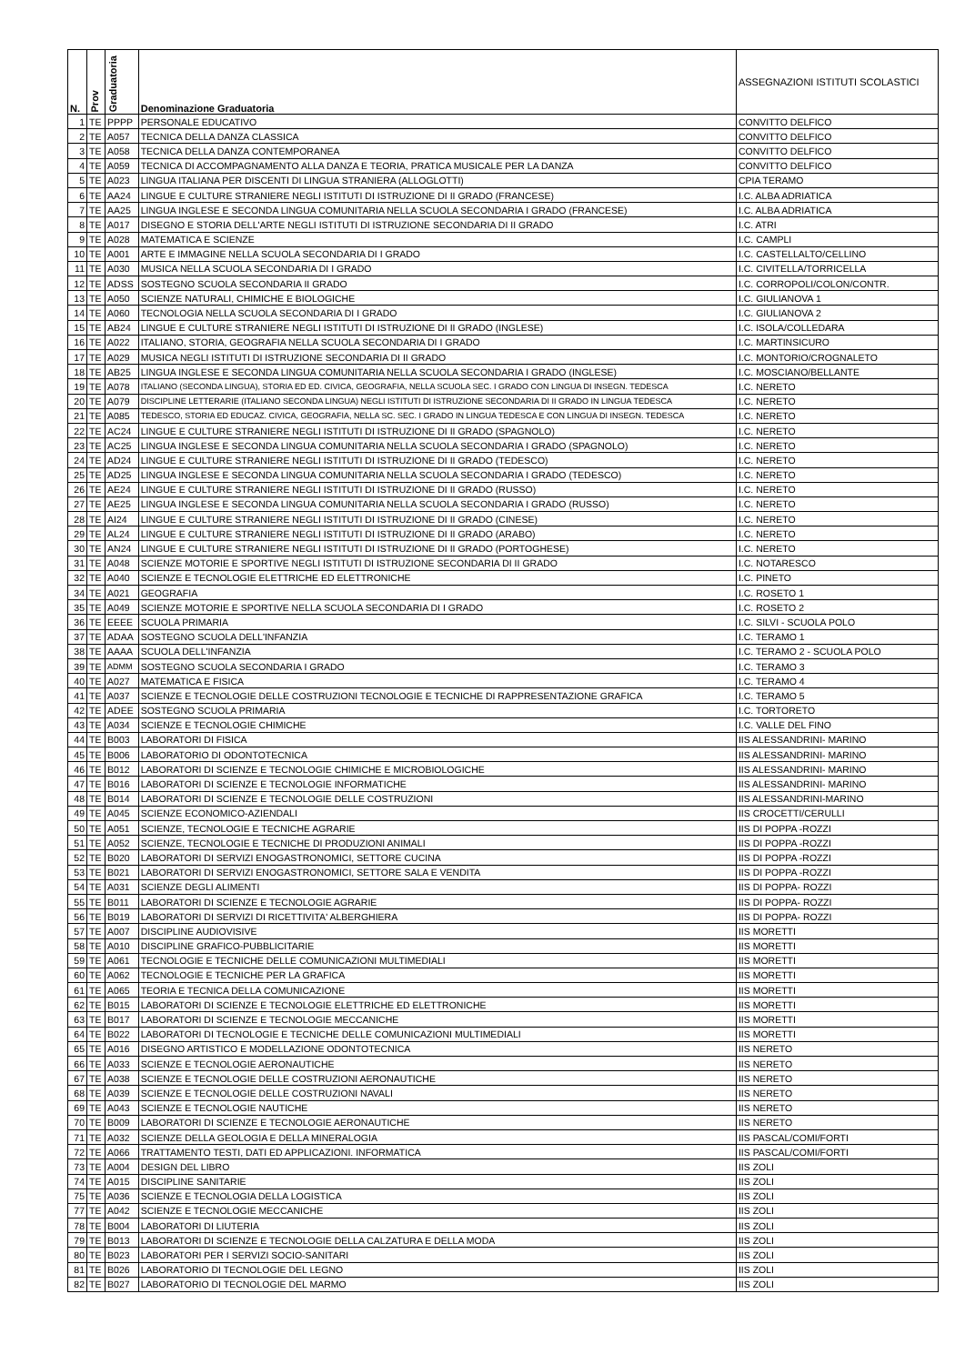| N. | Prov | Graduatoria | Denominazione Graduatoria | ASSEGNAZIONI ISTITUTI SCOLASTICI |
| --- | --- | --- | --- | --- |
| 1 | TE | PPPP | PERSONALE EDUCATIVO | CONVITTO DELFICO |
| 2 | TE | A057 | TECNICA DELLA DANZA CLASSICA | CONVITTO DELFICO |
| 3 | TE | A058 | TECNICA DELLA DANZA CONTEMPORANEA | CONVITTO DELFICO |
| 4 | TE | A059 | TECNICA DI ACCOMPAGNAMENTO ALLA DANZA E TEORIA, PRATICA MUSICALE PER LA DANZA | CONVITTO DELFICO |
| 5 | TE | A023 | LINGUA ITALIANA PER DISCENTI DI LINGUA STRANIERA (ALLOGLOTTI) | CPIA TERAMO |
| 6 | TE | AA24 | LINGUE E CULTURE STRANIERE NEGLI ISTITUTI DI ISTRUZIONE DI II GRADO (FRANCESE) | I.C. ALBA ADRIATICA |
| 7 | TE | AA25 | LINGUA INGLESE E SECONDA LINGUA COMUNITARIA NELLA SCUOLA SECONDARIA I GRADO (FRANCESE) | I.C. ALBA ADRIATICA |
| 8 | TE | A017 | DISEGNO E STORIA DELL'ARTE NEGLI ISTITUTI DI ISTRUZIONE SECONDARIA DI II GRADO | I.C. ATRI |
| 9 | TE | A028 | MATEMATICA E SCIENZE | I.C. CAMPLI |
| 10 | TE | A001 | ARTE E IMMAGINE NELLA SCUOLA SECONDARIA DI I GRADO | I.C. CASTELLALTO/CELLINO |
| 11 | TE | A030 | MUSICA NELLA SCUOLA SECONDARIA DI I GRADO | I.C. CIVITELLA/TORRICELLA |
| 12 | TE | ADSS | SOSTEGNO SCUOLA SECONDARIA II GRADO | I.C. CORROPOLI/COLON/CONTR. |
| 13 | TE | A050 | SCIENZE NATURALI, CHIMICHE E BIOLOGICHE | I.C. GIULIANOVA 1 |
| 14 | TE | A060 | TECNOLOGIA NELLA SCUOLA SECONDARIA DI I GRADO | I.C. GIULIANOVA 2 |
| 15 | TE | AB24 | LINGUE E CULTURE STRANIERE NEGLI ISTITUTI DI ISTRUZIONE DI II GRADO (INGLESE) | I.C. ISOLA/COLLEDARA |
| 16 | TE | A022 | ITALIANO, STORIA, GEOGRAFIA NELLA SCUOLA SECONDARIA DI I GRADO | I.C. MARTINSICURO |
| 17 | TE | A029 | MUSICA NEGLI ISTITUTI DI ISTRUZIONE SECONDARIA DI II GRADO | I.C. MONTORIO/CROGNALETO |
| 18 | TE | AB25 | LINGUA INGLESE E SECONDA LINGUA COMUNITARIA NELLA SCUOLA SECONDARIA I GRADO (INGLESE) | I.C. MOSCIANO/BELLANTE |
| 19 | TE | A078 | ITALIANO (SECONDA LINGUA), STORIA ED ED. CIVICA, GEOGRAFIA, NELLA SCUOLA SEC. I GRADO CON LINGUA DI INSEGN. TEDESCA | I.C. NERETO |
| 20 | TE | A079 | DISCIPLINE LETTERARIE (ITALIANO SECONDA LINGUA) NEGLI ISTITUTI DI ISTRUZIONE SECONDARIA DI II GRADO IN LINGUA TEDESCA | I.C. NERETO |
| 21 | TE | A085 | TEDESCO, STORIA ED EDUCAZ. CIVICA, GEOGRAFIA, NELLA SC. SEC. I GRADO IN LINGUA TEDESCA E CON LINGUA DI INSEGN. TEDESCA | I.C. NERETO |
| 22 | TE | AC24 | LINGUE E CULTURE STRANIERE NEGLI ISTITUTI DI ISTRUZIONE DI II GRADO (SPAGNOLO) | I.C. NERETO |
| 23 | TE | AC25 | LINGUA INGLESE E SECONDA LINGUA COMUNITARIA NELLA SCUOLA SECONDARIA I GRADO (SPAGNOLO) | I.C. NERETO |
| 24 | TE | AD24 | LINGUE E CULTURE STRANIERE NEGLI ISTITUTI DI ISTRUZIONE DI II GRADO (TEDESCO) | I.C. NERETO |
| 25 | TE | AD25 | LINGUA INGLESE E SECONDA LINGUA COMUNITARIA NELLA SCUOLA SECONDARIA I GRADO (TEDESCO) | I.C. NERETO |
| 26 | TE | AE24 | LINGUE E CULTURE STRANIERE NEGLI ISTITUTI DI ISTRUZIONE DI II GRADO (RUSSO) | I.C. NERETO |
| 27 | TE | AE25 | LINGUA INGLESE E SECONDA LINGUA COMUNITARIA NELLA SCUOLA SECONDARIA I GRADO (RUSSO) | I.C. NERETO |
| 28 | TE | AI24 | LINGUE E CULTURE STRANIERE NEGLI ISTITUTI DI ISTRUZIONE DI II GRADO (CINESE) | I.C. NERETO |
| 29 | TE | AL24 | LINGUE E CULTURE STRANIERE NEGLI ISTITUTI DI ISTRUZIONE DI II GRADO (ARABO) | I.C. NERETO |
| 30 | TE | AN24 | LINGUE E CULTURE STRANIERE NEGLI ISTITUTI DI ISTRUZIONE DI II GRADO (PORTOGHESE) | I.C. NERETO |
| 31 | TE | A048 | SCIENZE MOTORIE E SPORTIVE NEGLI ISTITUTI DI ISTRUZIONE SECONDARIA DI II GRADO | I.C. NOTARESCO |
| 32 | TE | A040 | SCIENZE E TECNOLOGIE ELETTRICHE ED ELETTRONICHE | I.C. PINETO |
| 34 | TE | A021 | GEOGRAFIA | I.C. ROSETO 1 |
| 35 | TE | A049 | SCIENZE MOTORIE E SPORTIVE NELLA SCUOLA SECONDARIA DI I GRADO | I.C. ROSETO 2 |
| 36 | TE | EEEE | SCUOLA PRIMARIA | I.C. SILVI - SCUOLA POLO |
| 37 | TE | ADAA | SOSTEGNO SCUOLA DELL'INFANZIA | I.C. TERAMO 1 |
| 38 | TE | AAAA | SCUOLA DELL'INFANZIA | I.C. TERAMO 2 - SCUOLA POLO |
| 39 | TE | ADMM | SOSTEGNO SCUOLA SECONDARIA I GRADO | I.C. TERAMO 3 |
| 40 | TE | A027 | MATEMATICA E FISICA | I.C. TERAMO 4 |
| 41 | TE | A037 | SCIENZE E TECNOLOGIE DELLE COSTRUZIONI TECNOLOGIE E TECNICHE DI RAPPRESENTAZIONE GRAFICA | I.C. TERAMO 5 |
| 42 | TE | ADEE | SOSTEGNO SCUOLA PRIMARIA | I.C. TORTORETO |
| 43 | TE | A034 | SCIENZE E TECNOLOGIE CHIMICHE | I.C. VALLE DEL FINO |
| 44 | TE | B003 | LABORATORI DI FISICA | IIS ALESSANDRINI- MARINO |
| 45 | TE | B006 | LABORATORIO DI ODONTOTECNICA | IIS ALESSANDRINI- MARINO |
| 46 | TE | B012 | LABORATORI DI SCIENZE E TECNOLOGIE CHIMICHE E MICROBIOLOGICHE | IIS ALESSANDRINI- MARINO |
| 47 | TE | B016 | LABORATORI DI SCIENZE E TECNOLOGIE INFORMATICHE | IIS ALESSANDRINI- MARINO |
| 48 | TE | B014 | LABORATORI DI SCIENZE E TECNOLOGIE DELLE COSTRUZIONI | IIS ALESSANDRINI-MARINO |
| 49 | TE | A045 | SCIENZE ECONOMICO-AZIENDALI | IIS CROCETTI/CERULLI |
| 50 | TE | A051 | SCIENZE, TECNOLOGIE E TECNICHE AGRARIE | IIS DI POPPA -ROZZI |
| 51 | TE | A052 | SCIENZE, TECNOLOGIE E TECNICHE DI PRODUZIONI ANIMALI | IIS DI POPPA -ROZZI |
| 52 | TE | B020 | LABORATORI DI SERVIZI ENOGASTRONOMICI, SETTORE CUCINA | IIS DI POPPA -ROZZI |
| 53 | TE | B021 | LABORATORI DI SERVIZI ENOGASTRONOMICI, SETTORE SALA E VENDITA | IIS DI POPPA -ROZZI |
| 54 | TE | A031 | SCIENZE DEGLI ALIMENTI | IIS DI POPPA- ROZZI |
| 55 | TE | B011 | LABORATORI DI SCIENZE E TECNOLOGIE AGRARIE | IIS DI POPPA- ROZZI |
| 56 | TE | B019 | LABORATORI DI SERVIZI DI RICETTIVITA' ALBERGHIERA | IIS DI POPPA- ROZZI |
| 57 | TE | A007 | DISCIPLINE AUDIOVISIVE | IIS MORETTI |
| 58 | TE | A010 | DISCIPLINE GRAFICO-PUBBLICITARIE | IIS MORETTI |
| 59 | TE | A061 | TECNOLOGIE E TECNICHE DELLE COMUNICAZIONI MULTIMEDIALI | IIS MORETTI |
| 60 | TE | A062 | TECNOLOGIE E TECNICHE PER LA GRAFICA | IIS MORETTI |
| 61 | TE | A065 | TEORIA E TECNICA DELLA COMUNICAZIONE | IIS MORETTI |
| 62 | TE | B015 | LABORATORI DI SCIENZE E TECNOLOGIE ELETTRICHE ED ELETTRONICHE | IIS MORETTI |
| 63 | TE | B017 | LABORATORI DI SCIENZE E TECNOLOGIE MECCANICHE | IIS MORETTI |
| 64 | TE | B022 | LABORATORI DI TECNOLOGIE E TECNICHE DELLE COMUNICAZIONI MULTIMEDIALI | IIS MORETTI |
| 65 | TE | A016 | DISEGNO ARTISTICO E MODELLAZIONE ODONTOTECNICA | IIS NERETO |
| 66 | TE | A033 | SCIENZE E TECNOLOGIE AERONAUTICHE | IIS NERETO |
| 67 | TE | A038 | SCIENZE E TECNOLOGIE DELLE COSTRUZIONI AERONAUTICHE | IIS NERETO |
| 68 | TE | A039 | SCIENZE E TECNOLOGIE DELLE COSTRUZIONI NAVALI | IIS NERETO |
| 69 | TE | A043 | SCIENZE E TECNOLOGIE NAUTICHE | IIS NERETO |
| 70 | TE | B009 | LABORATORI DI SCIENZE E TECNOLOGIE AERONAUTICHE | IIS NERETO |
| 71 | TE | A032 | SCIENZE DELLA GEOLOGIA E DELLA MINERALOGIA | IIS PASCAL/COMI/FORTI |
| 72 | TE | A066 | TRATTAMENTO TESTI, DATI ED APPLICAZIONI. INFORMATICA | IIS PASCAL/COMI/FORTI |
| 73 | TE | A004 | DESIGN DEL LIBRO | IIS ZOLI |
| 74 | TE | A015 | DISCIPLINE SANITARIE | IIS ZOLI |
| 75 | TE | A036 | SCIENZE E TECNOLOGIA DELLA LOGISTICA | IIS ZOLI |
| 77 | TE | A042 | SCIENZE E TECNOLOGIE MECCANICHE | IIS ZOLI |
| 78 | TE | B004 | LABORATORI DI LIUTERIA | IIS ZOLI |
| 79 | TE | B013 | LABORATORI DI SCIENZE E TECNOLOGIE DELLA CALZATURA E DELLA MODA | IIS ZOLI |
| 80 | TE | B023 | LABORATORI PER I SERVIZI SOCIO-SANITARI | IIS ZOLI |
| 81 | TE | B026 | LABORATORIO DI TECNOLOGIE DEL LEGNO | IIS ZOLI |
| 82 | TE | B027 | LABORATORIO DI TECNOLOGIE DEL MARMO | IIS ZOLI |